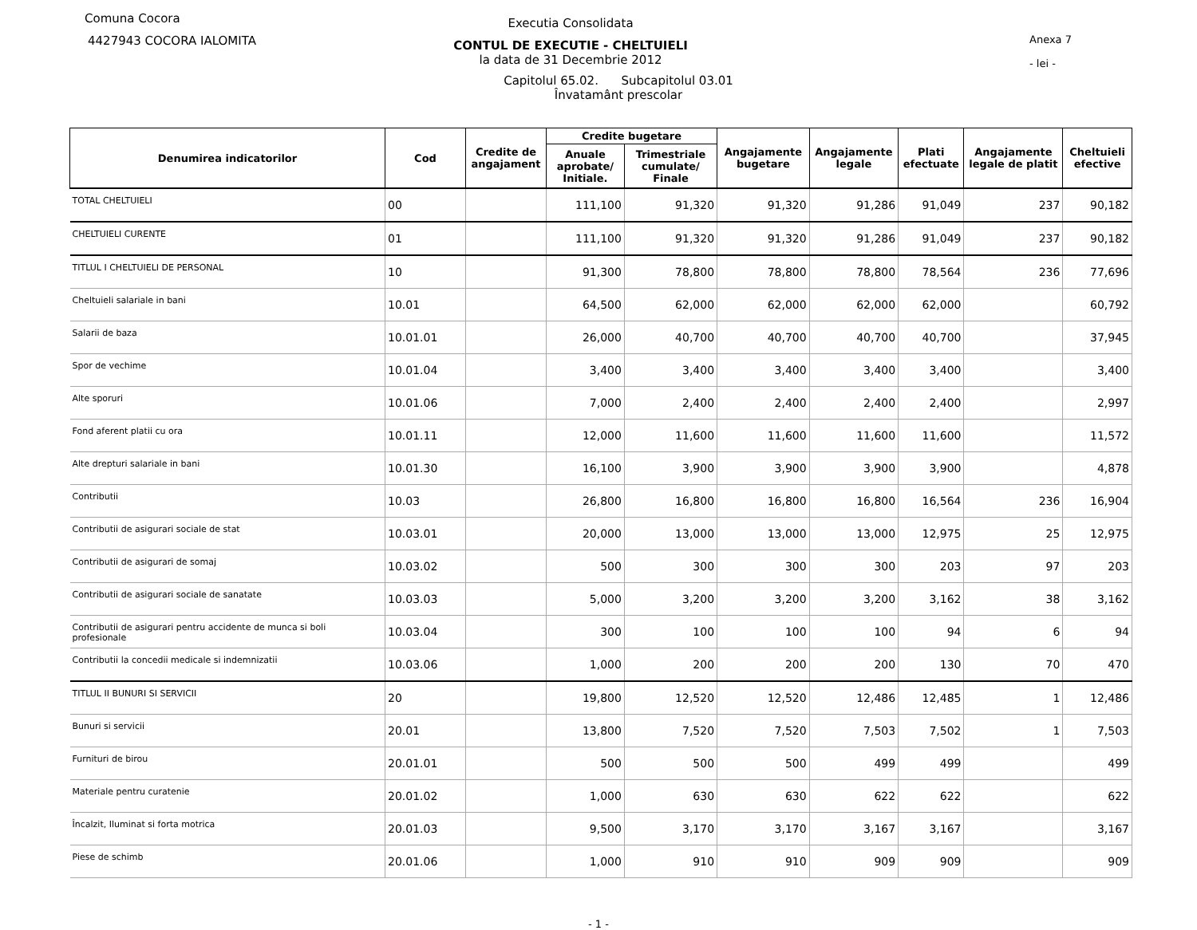Comuna Cocora
4427943 COCORA IALOMITA
Anexa 7
- lei -
Executia Consolidata
CONTUL DE EXECUTIE - CHELTUIELI
la data de 31 Decembrie 2012
Capitolul 65.02. Subcapitolul 03.01
Învatamânt prescolar
| Denumirea indicatorilor | Cod | Credite de angajament | Credite bugetare | | Angajamente bugetare | Angajamente legale | Plati efectuate | Angajamente legale de platit | Cheltuieli efective |
| --- | --- | --- | --- | --- | --- | --- | --- | --- | --- |
| | | | Anuale aprobate/ Initiale. | Trimestriale cumulate/ Finale | | | | | |
| TOTAL CHELTUIELI | 00 | | 111,100 | 91,320 | 91,320 | 91,286 | 91,049 | 237 | 90,182 |
| CHELTUIELI CURENTE | 01 | | 111,100 | 91,320 | 91,320 | 91,286 | 91,049 | 237 | 90,182 |
| TITLUL I CHELTUIELI DE PERSONAL | 10 | | 91,300 | 78,800 | 78,800 | 78,800 | 78,564 | 236 | 77,696 |
| Cheltuieli salariale in bani | 10.01 | | 64,500 | 62,000 | 62,000 | 62,000 | 62,000 | | 60,792 |
| Salarii de baza | 10.01.01 | | 26,000 | 40,700 | 40,700 | 40,700 | 40,700 | | 37,945 |
| Spor de vechime | 10.01.04 | | 3,400 | 3,400 | 3,400 | 3,400 | 3,400 | | 3,400 |
| Alte sporuri | 10.01.06 | | 7,000 | 2,400 | 2,400 | 2,400 | 2,400 | | 2,997 |
| Fond aferent platii cu ora | 10.01.11 | | 12,000 | 11,600 | 11,600 | 11,600 | 11,600 | | 11,572 |
| Alte drepturi salariale in bani | 10.01.30 | | 16,100 | 3,900 | 3,900 | 3,900 | 3,900 | | 4,878 |
| Contributii | 10.03 | | 26,800 | 16,800 | 16,800 | 16,800 | 16,564 | 236 | 16,904 |
| Contributii de asigurari sociale de stat | 10.03.01 | | 20,000 | 13,000 | 13,000 | 13,000 | 12,975 | 25 | 12,975 |
| Contributii de asigurari de somaj | 10.03.02 | | 500 | 300 | 300 | 300 | 203 | 97 | 203 |
| Contributii de asigurari sociale de sanatate | 10.03.03 | | 5,000 | 3,200 | 3,200 | 3,200 | 3,162 | 38 | 3,162 |
| Contributii de asigurari pentru accidente de munca si boli profesionale | 10.03.04 | | 300 | 100 | 100 | 100 | 94 | 6 | 94 |
| Contributii la concedii medicale si indemnizatii | 10.03.06 | | 1,000 | 200 | 200 | 200 | 130 | 70 | 470 |
| TITLUL II BUNURI SI SERVICII | 20 | | 19,800 | 12,520 | 12,520 | 12,486 | 12,485 | 1 | 12,486 |
| Bunuri si servicii | 20.01 | | 13,800 | 7,520 | 7,520 | 7,503 | 7,502 | 1 | 7,503 |
| Furnituri de birou | 20.01.01 | | 500 | 500 | 500 | 499 | 499 | | 499 |
| Materiale pentru curatenie | 20.01.02 | | 1,000 | 630 | 630 | 622 | 622 | | 622 |
| Încalzit, Iluminat si forta motrica | 20.01.03 | | 9,500 | 3,170 | 3,170 | 3,167 | 3,167 | | 3,167 |
| Piese de schimb | 20.01.06 | | 1,000 | 910 | 910 | 909 | 909 | | 909 |
- 1 -